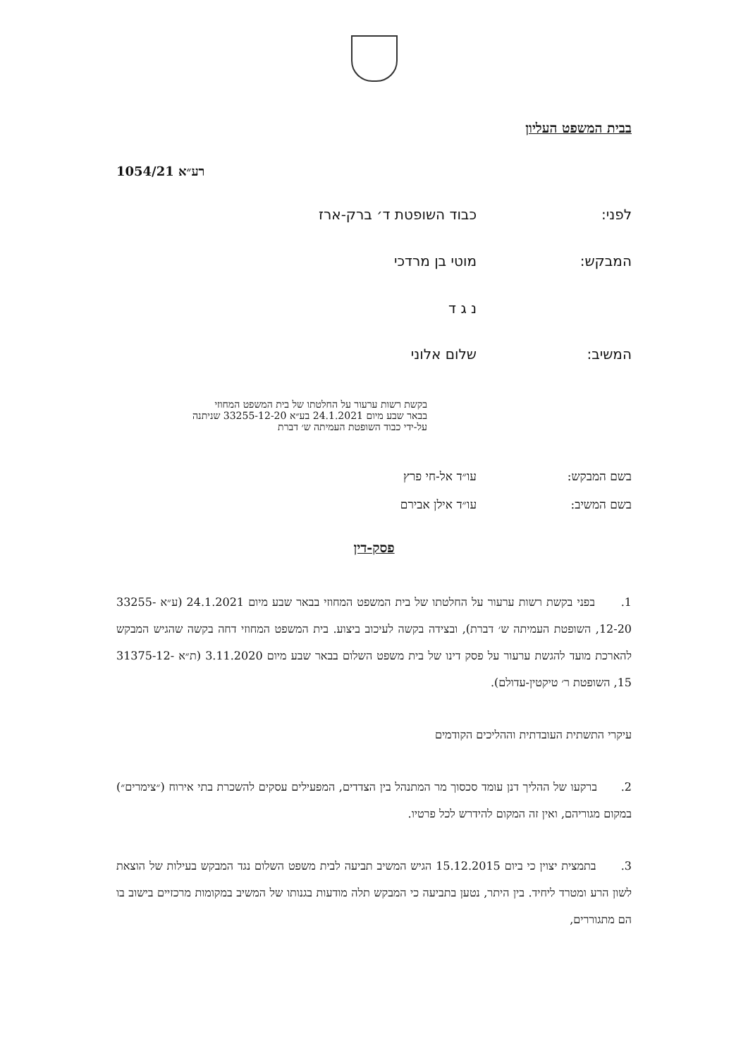בבית המשפט העליון
רע״א 1054/21
לפני: כבוד השופטת ד׳ ברק-ארז
המבקש: מוטי בן מרדכי
נ ג ד
המשיב: שלום אלוני
בקשת רשות ערעור על החלטתו של בית המשפט המחוזי
בבאר שבע מיום 24.1.2021 בע״א 33255-12-20 שניתנה
על-ידי כבוד השופטת העמיתה ש׳ דברת
בשם המבקש: עו״ד אל-חי פרץ
בשם המשיב: עו״ד אילן אבירם
פסק-דין
1. בפני בקשת רשות ערעור על החלטתו של בית המשפט המחוזי בבאר שבע מיום 24.1.2021 (ע״א 33255-12-20, השופטת העמיתה ש׳ דברת), ובצידה בקשה לעיכוב ביצוע. בית המשפט המחוזי דחה בקשה שהגיש המבקש להארכת מועד להגשת ערעור על פסק דינו של בית משפט השלום בבאר שבע מיום 3.11.2020 (ת״א 31375-12-15, השופטת ר׳ טיקטין-עדולם).
עיקרי התשתית העובדתית וההליכים הקודמים
2. ברקעו של ההליך דנן עומד סכסוך מר המתנהל בין הצדדים, המפעילים עסקים להשכרת בתי אירוח (״צימרים״) במקום מגוריהם, ואין זה המקום להידרש לכל פרטיו.
3. בתמצית יצוין כי ביום 15.12.2015 הגיש המשיב תביעה לבית משפט השלום נגד המבקש בעילות של הוצאת לשון הרע ומטרד ליחיד. בין היתר, נטען בתביעה כי המבקש תלה מודעות בגנותו של המשיב במקומות מרכזיים בישוב בו הם מתגוררים,